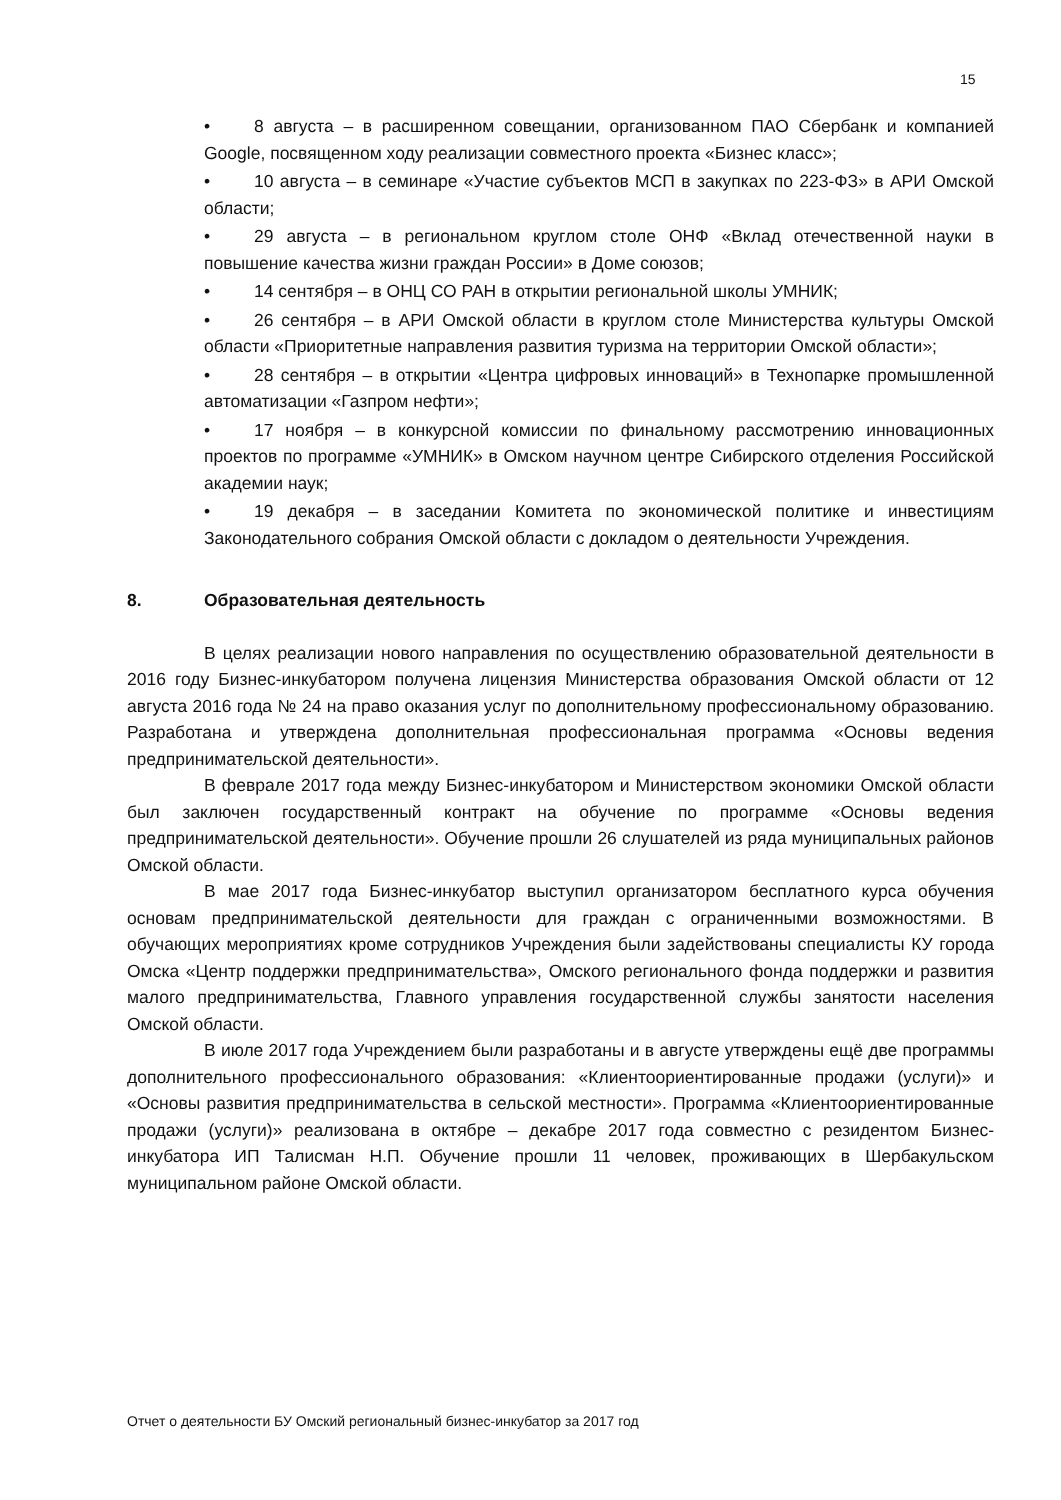15
• 8 августа – в расширенном совещании, организованном ПАО Сбербанк и компанией Google, посвященном ходу реализации совместного проекта «Бизнес класс»;
• 10 августа – в семинаре «Участие субъектов МСП в закупках по 223-ФЗ» в АРИ Омской области;
• 29 августа – в региональном круглом столе ОНФ «Вклад отечественной науки в повышение качества жизни граждан России» в Доме союзов;
• 14 сентября – в ОНЦ СО РАН в открытии региональной школы УМНИК;
• 26 сентября – в АРИ Омской области в круглом столе Министерства культуры Омской области «Приоритетные направления развития туризма на территории Омской области»;
• 28 сентября – в открытии «Центра цифровых инноваций» в Технопарке промышленной автоматизации «Газпром нефти»;
• 17 ноября – в конкурсной комиссии по финальному рассмотрению инновационных проектов по программе «УМНИК» в Омском научном центре Сибирского отделения Российской академии наук;
• 19 декабря – в заседании Комитета по экономической политике и инвестициям Законодательного собрания Омской области с докладом о деятельности Учреждения.
8. Образовательная деятельность
В целях реализации нового направления по осуществлению образовательной деятельности в 2016 году Бизнес-инкубатором получена лицензия Министерства образования Омской области от 12 августа 2016 года № 24 на право оказания услуг по дополнительному профессиональному образованию. Разработана и утверждена дополнительная профессиональная программа «Основы ведения предпринимательской деятельности».
В феврале 2017 года между Бизнес-инкубатором и Министерством экономики Омской области был заключен государственный контракт на обучение по программе «Основы ведения предпринимательской деятельности». Обучение прошли 26 слушателей из ряда муниципальных районов Омской области.
В мае 2017 года Бизнес-инкубатор выступил организатором бесплатного курса обучения основам предпринимательской деятельности для граждан с ограниченными возможностями. В обучающих мероприятиях кроме сотрудников Учреждения были задействованы специалисты КУ города Омска «Центр поддержки предпринимательства», Омского регионального фонда поддержки и развития малого предпринимательства, Главного управления государственной службы занятости населения Омской области.
В июле 2017 года Учреждением были разработаны и в августе утверждены ещё две программы дополнительного профессионального образования: «Клиентоориентированные продажи (услуги)» и «Основы развития предпринимательства в сельской местности». Программа «Клиентоориентированные продажи (услуги)» реализована в октябре – декабре 2017 года совместно с резидентом Бизнес-инкубатора ИП Талисман Н.П. Обучение прошли 11 человек, проживающих в Шербакульском муниципальном районе Омской области.
Отчет о деятельности БУ Омский региональный бизнес-инкубатор за 2017 год